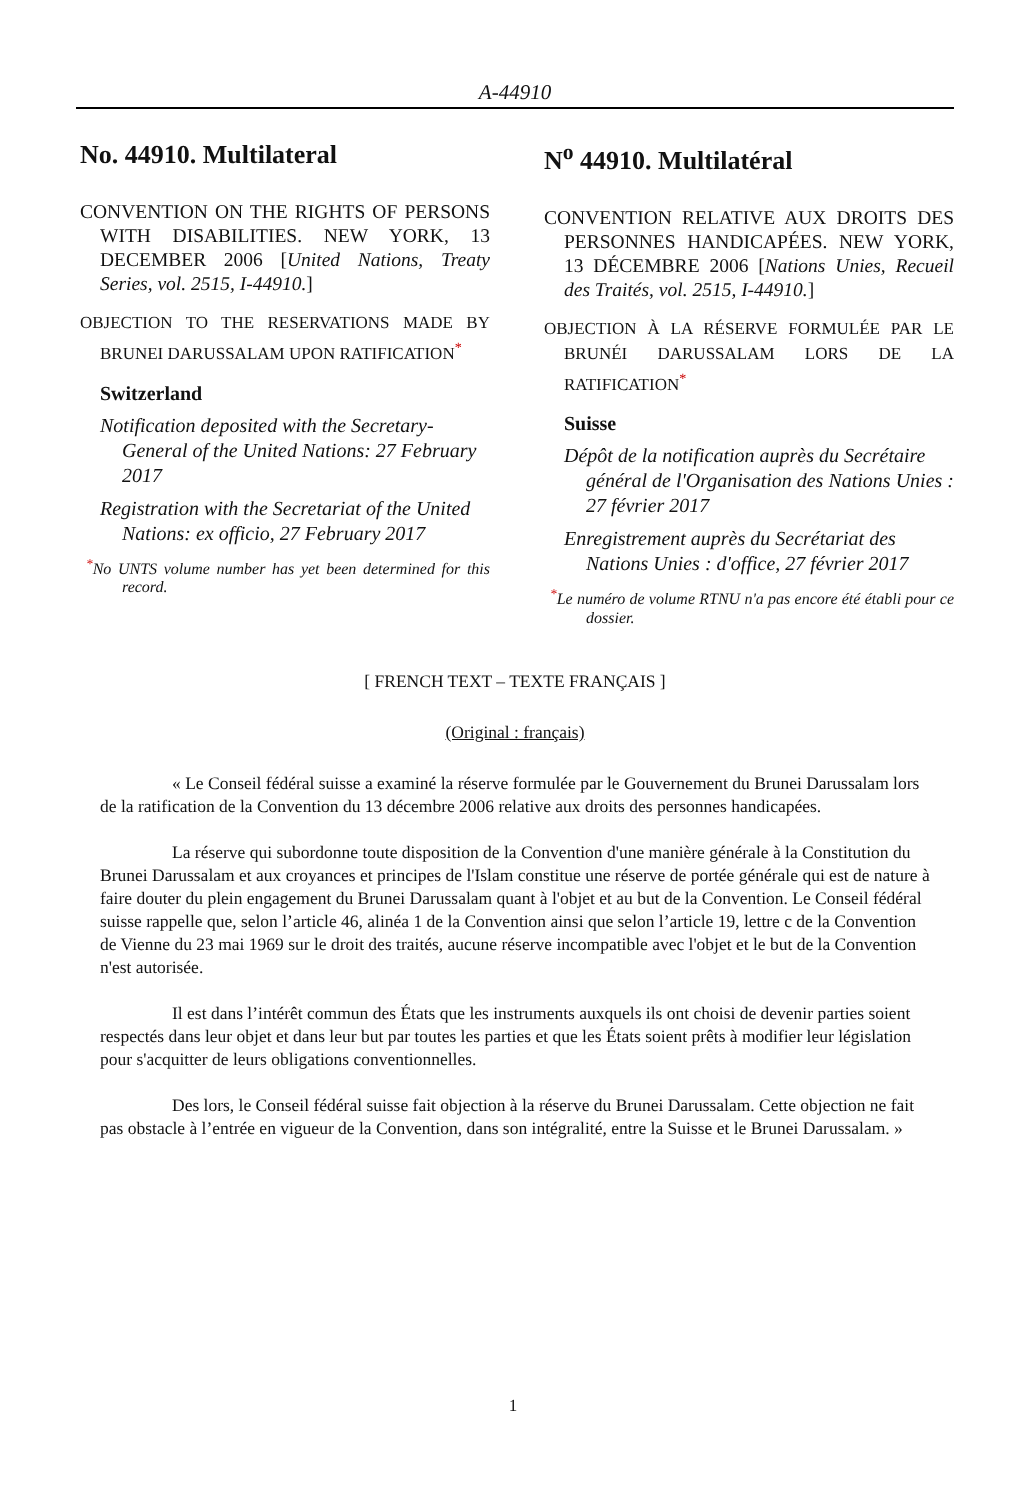A-44910
No. 44910. Multilateral
CONVENTION ON THE RIGHTS OF PERSONS WITH DISABILITIES. NEW YORK, 13 DECEMBER 2006 [United Nations, Treaty Series, vol. 2515, I-44910.]
OBJECTION TO THE RESERVATIONS MADE BY BRUNEI DARUSSALAM UPON RATIFICATION<sup>*</sup>
Switzerland
Notification deposited with the Secretary-General of the United Nations: 27 February 2017
Registration with the Secretariat of the United Nations: ex officio, 27 February 2017
<sup>*</sup> No UNTS volume number has yet been determined for this record.
N<sup>o</sup> 44910. Multilatéral
CONVENTION RELATIVE AUX DROITS DES PERSONNES HANDICAPÉES. NEW YORK, 13 DÉCEMBRE 2006 [Nations Unies, Recueil des Traités, vol. 2515, I-44910.]
OBJECTION À LA RÉSERVE FORMULÉE PAR LE BRUNÉI DARUSSALAM LORS DE LA RATIFICATION<sup>*</sup>
Suisse
Dépôt de la notification auprès du Secrétaire général de l'Organisation des Nations Unies : 27 février 2017
Enregistrement auprès du Secrétariat des Nations Unies : d'office, 27 février 2017
<sup>*</sup> Le numéro de volume RTNU n'a pas encore été établi pour ce dossier.
[ FRENCH TEXT – TEXTE FRANÇAIS ]
(Original : français)
« Le Conseil fédéral suisse a examiné la réserve formulée par le Gouvernement du Brunei Darussalam lors de la ratification de la Convention du 13 décembre 2006 relative aux droits des personnes handicapées.
La réserve qui subordonne toute disposition de la Convention d'une manière générale à la Constitution du Brunei Darussalam et aux croyances et principes de l'Islam constitue une réserve de portée générale qui est de nature à faire douter du plein engagement du Brunei Darussalam quant à l'objet et au but de la Convention. Le Conseil fédéral suisse rappelle que, selon l’article 46, alinéa 1 de la Convention ainsi que selon l’article 19, lettre c de la Convention de Vienne du 23 mai 1969 sur le droit des traités, aucune réserve incompatible avec l'objet et le but de la Convention n'est autorisée.
Il est dans l’intérêt commun des États que les instruments auxquels ils ont choisi de devenir parties soient respectés dans leur objet et dans leur but par toutes les parties et que les États soient prêts à modifier leur législation pour s'acquitter de leurs obligations conventionnelles.
Des lors, le Conseil fédéral suisse fait objection à la réserve du Brunei Darussalam. Cette objection ne fait pas obstacle à l’entrée en vigueur de la Convention, dans son intégralité, entre la Suisse et le Brunei Darussalam. »
1